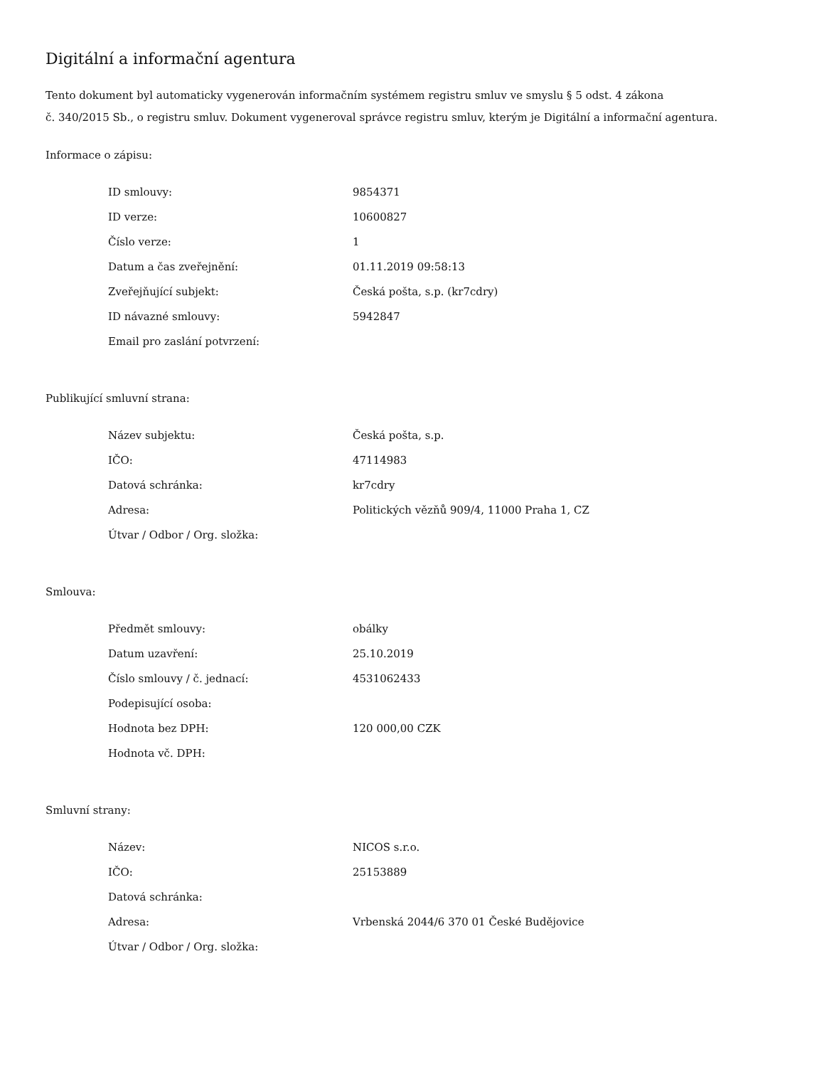Digitální a informační agentura
Tento dokument byl automaticky vygenerován informačním systémem registru smluv ve smyslu § 5 odst. 4 zákona
č. 340/2015 Sb., o registru smluv. Dokument vygeneroval správce registru smluv, kterým je Digitální a informační agentura.
Informace o zápisu:
| ID smlouvy: | 9854371 |
| ID verze: | 10600827 |
| Číslo verze: | 1 |
| Datum a čas zveřejnění: | 01.11.2019 09:58:13 |
| Zveřejňující subjekt: | Česká pošta, s.p. (kr7cdry) |
| ID návazné smlouvy: | 5942847 |
| Email pro zaslání potvrzení: | |
Publikující smluvní strana:
| Název subjektu: | Česká pošta, s.p. |
| IČO: | 47114983 |
| Datová schránka: | kr7cdry |
| Adresa: | Politických vězňů 909/4, 11000 Praha 1, CZ |
| Útvar / Odbor / Org. složka: | |
Smlouva:
| Předmět smlouvy: | obálky |
| Datum uzavření: | 25.10.2019 |
| Číslo smlouvy / č. jednací: | 4531062433 |
| Podepisující osoba: | |
| Hodnota bez DPH: | 120 000,00 CZK |
| Hodnota vč. DPH: | |
Smluvní strany:
| Název: | NICOS s.r.o. |
| IČO: | 25153889 |
| Datová schránka: | |
| Adresa: | Vrbenská 2044/6 370 01 České Budějovice |
| Útvar / Odbor / Org. složka: | |